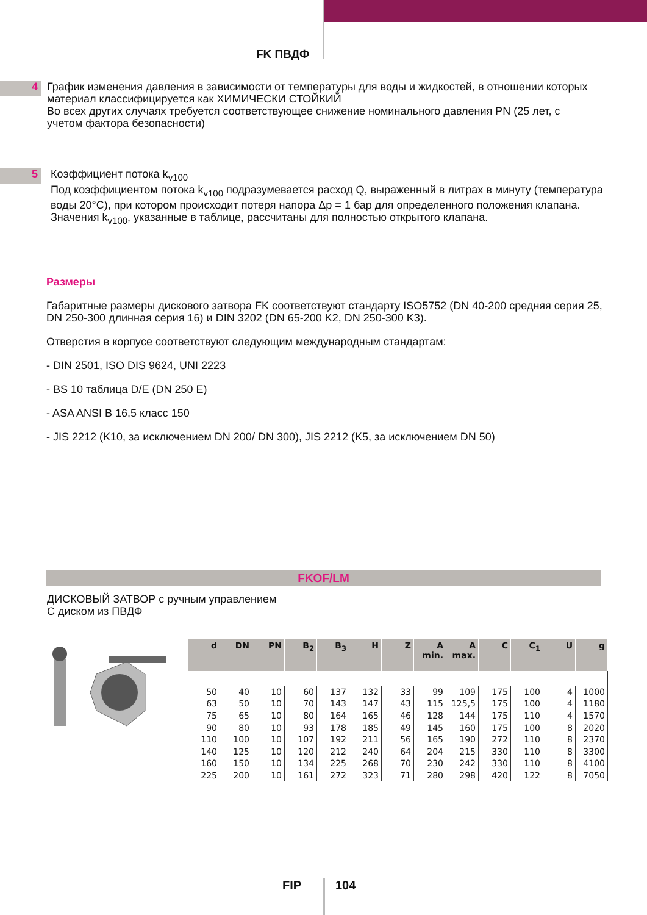FK ПВДФ
4
График изменения давления в зависимости от температуры для воды и жидкостей, в отношении которых материал классифицируется как ХИМИЧЕСКИ СТОЙКИЙ
Во всех других случаях требуется соответствующее снижение номинального давления PN (25 лет, с учетом фактора безопасности)
5
Коэффициент потока k<sub>v100</sub>
Под коэффициентом потока k<sub>v100</sub> подразумевается расход Q, выраженный в литрах в минуту (температура воды 20°C), при котором происходит потеря напора Δp = 1 бар для определенного положения клапана. Значения k<sub>v100</sub>, указанные в таблице, рассчитаны для полностью открытого клапана.
Размеры
Габаритные размеры дискового затвора FK соответствуют стандарту ISO5752 (DN 40-200 средняя серия 25, DN 250-300 длинная серия 16) и DIN 3202 (DN 65-200 K2, DN 250-300 K3).
Отверстия в корпусе соответствуют следующим международным стандартам:
- DIN 2501, ISO DIS 9624, UNI 2223
- BS 10 таблица D/E (DN 250 E)
- ASA ANSI B 16,5 класс 150
- JIS 2212 (K10, за исключением DN 200/ DN 300), JIS 2212 (K5, за исключением DN 50)
FKOF/LM
ДИСКОВЫЙ ЗАТВОР с ручным управлением
С диском из ПВДФ
| d | DN | PN | B<sub>2</sub> | B<sub>3</sub> | H | Z | A min. | A max. | C | C<sub>1</sub> | U | g |
| --- | --- | --- | --- | --- | --- | --- | --- | --- | --- | --- | --- | --- |
| 50 | 40 | 10 | 60 | 137 | 132 | 33 | 99 | 109 | 175 | 100 | 4 | 1000 |
| 63 | 50 | 10 | 70 | 143 | 147 | 43 | 115 | 125,5 | 175 | 100 | 4 | 1180 |
| 75 | 65 | 10 | 80 | 164 | 165 | 46 | 128 | 144 | 175 | 110 | 4 | 1570 |
| 90 | 80 | 10 | 93 | 178 | 185 | 49 | 145 | 160 | 175 | 100 | 8 | 2020 |
| 110 | 100 | 10 | 107 | 192 | 211 | 56 | 165 | 190 | 272 | 110 | 8 | 2370 |
| 140 | 125 | 10 | 120 | 212 | 240 | 64 | 204 | 215 | 330 | 110 | 8 | 3300 |
| 160 | 150 | 10 | 134 | 225 | 268 | 70 | 230 | 242 | 330 | 110 | 8 | 4100 |
| 225 | 200 | 10 | 161 | 272 | 323 | 71 | 280 | 298 | 420 | 122 | 8 | 7050 |
FIP 104